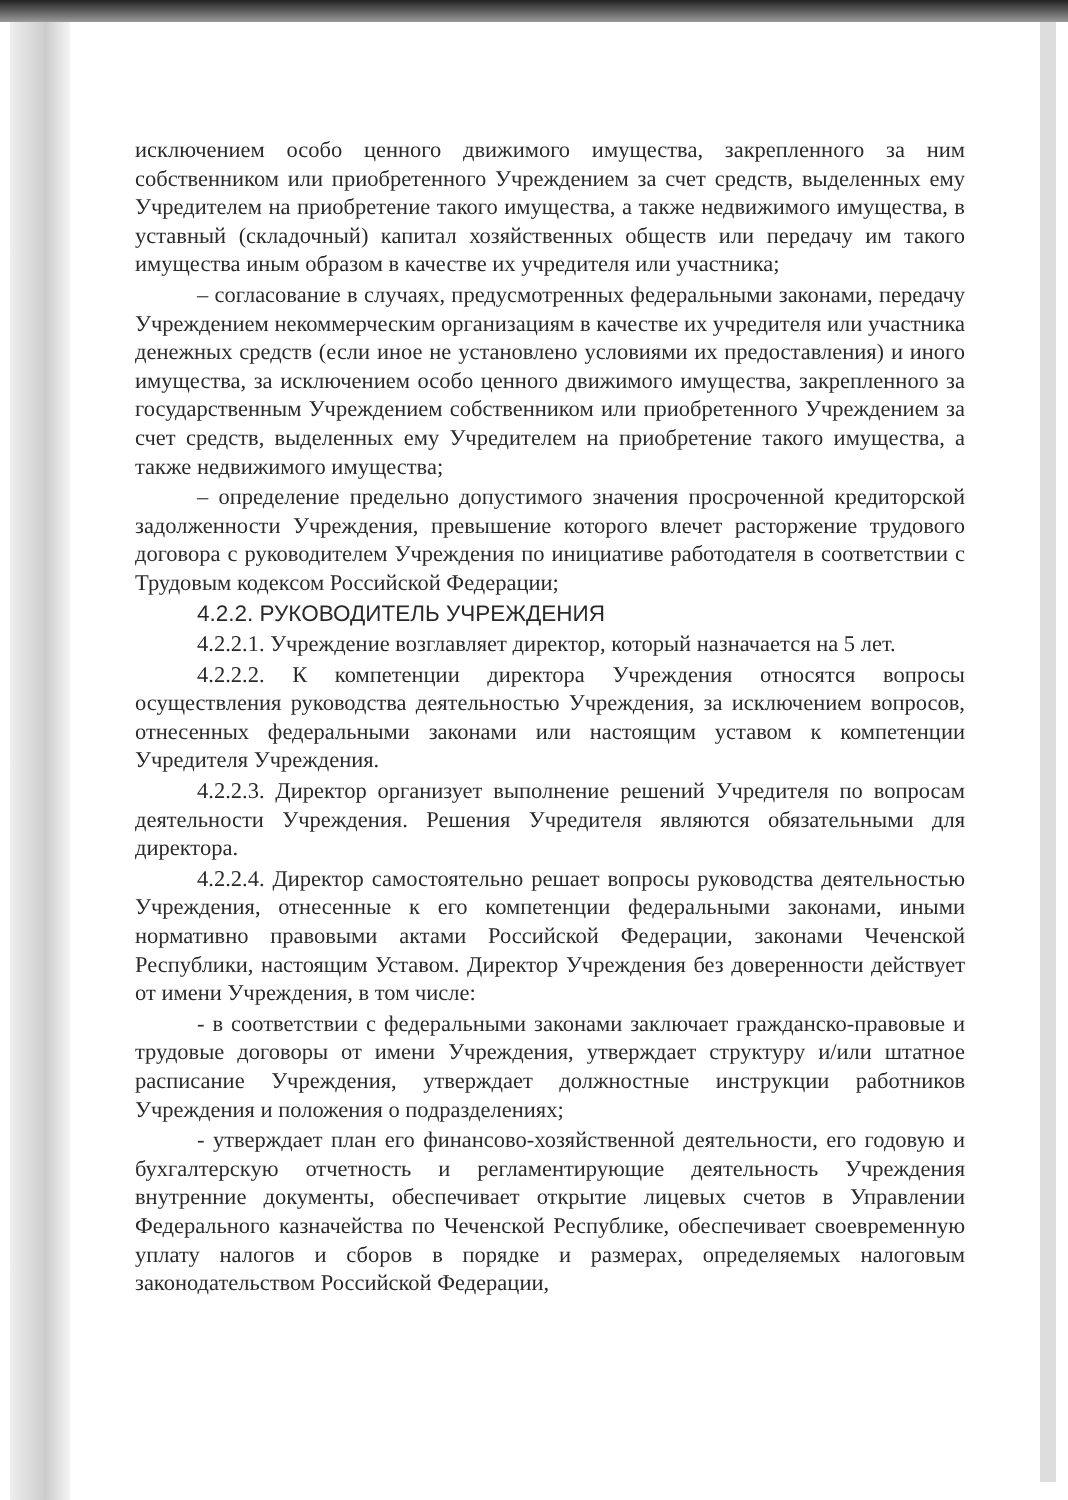исключением особо ценного движимого имущества, закрепленного за ним собственником или приобретенного Учреждением за счет средств, выделенных ему Учредителем на приобретение такого имущества, а также недвижимого имущества, в уставный (складочный) капитал хозяйственных обществ или передачу им такого имущества иным образом в качестве их учредителя или участника;
– согласование в случаях, предусмотренных федеральными законами, передачу Учреждением некоммерческим организациям в качестве их учредителя или участника денежных средств (если иное не установлено условиями их предоставления) и иного имущества, за исключением особо ценного движимого имущества, закрепленного за государственным Учреждением собственником или приобретенного Учреждением за счет средств, выделенных ему Учредителем на приобретение такого имущества, а также недвижимого имущества;
– определение предельно допустимого значения просроченной кредиторской задолженности Учреждения, превышение которого влечет расторжение трудового договора с руководителем Учреждения по инициативе работодателя в соответствии с Трудовым кодексом Российской Федерации;
4.2.2. РУКОВОДИТЕЛЬ УЧРЕЖДЕНИЯ
4.2.2.1. Учреждение возглавляет директор, который назначается на 5 лет.
4.2.2.2. К компетенции директора Учреждения относятся вопросы осуществления руководства деятельностью Учреждения, за исключением вопросов, отнесенных федеральными законами или настоящим уставом к компетенции Учредителя Учреждения.
4.2.2.3. Директор организует выполнение решений Учредителя по вопросам деятельности Учреждения. Решения Учредителя являются обязательными для директора.
4.2.2.4. Директор самостоятельно решает вопросы руководства деятельностью Учреждения, отнесенные к его компетенции федеральными законами, иными нормативно правовыми актами Российской Федерации, законами Чеченской Республики, настоящим Уставом. Директор Учреждения без доверенности действует от имени Учреждения, в том числе:
- в соответствии с федеральными законами заключает гражданско-правовые и трудовые договоры от имени Учреждения, утверждает структуру и/или штатное расписание Учреждения, утверждает должностные инструкции работников Учреждения и положения о подразделениях;
- утверждает план его финансово-хозяйственной деятельности, его годовую и бухгалтерскую отчетность и регламентирующие деятельность Учреждения внутренние документы, обеспечивает открытие лицевых счетов в Управлении Федерального казначейства по Чеченской Республике, обеспечивает своевременную уплату налогов и сборов в порядке и размерах, определяемых налоговым законодательством Российской Федерации,